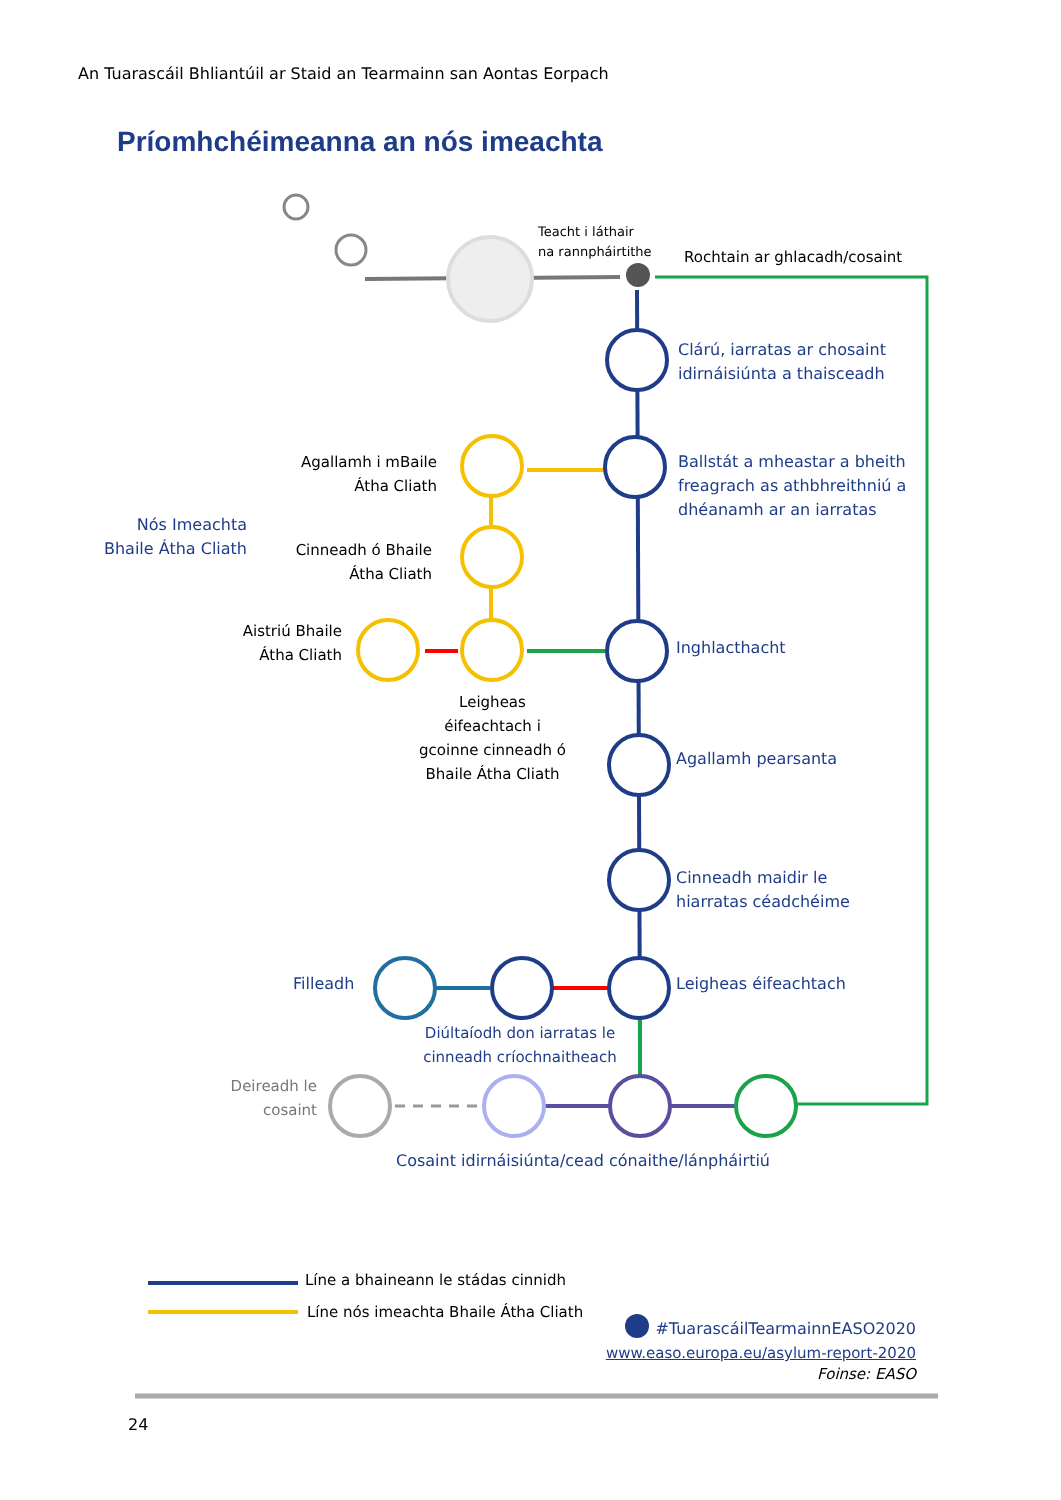An Tuarascáil Bhliantúil ar Staid an Tearmainn san Aontas Eorpach
Príomhchéimeanna an nós imeachta
Teacht i láthair
na rannpháirtithe
Rochtain ar ghlacadh/cosaint
Clárú, iarratas ar chosaint
idirnáisiúnta a thaisceadh
Ballstát a mheastar a bheith
freagrach as athbhreithniú a
dhéanamh ar an iarratas
Agallamh i mBaile
Átha Cliath
Nós Imeachta
Bhaile Átha Cliath
Cinneadh ó Bhaile
Átha Cliath
Aistriú Bhaile
Átha Cliath
Inghlacthacht
Leigheas
éifeachtach i
gcoinne cinneadh ó
Bhaile Átha Cliath
Agallamh pearsanta
Cinneadh maidir le
hiarratas céadchéime
Filleadh Leigheas éifeachtach
Diúltaíodh don iarratas le
cinneadh críochnaitheach
Deireadh le
cosaint
Cosaint idirnáisiúnta/cead cónaithe/lánpháirtiú
Líne a bhaineann le stádas cinnidh
Líne nós imeachta Bhaile Átha Cliath
#TuarascáilTearmainnEASO2020
www.easo.europa.eu/asylum-report-2020
Foinse: EASO
24